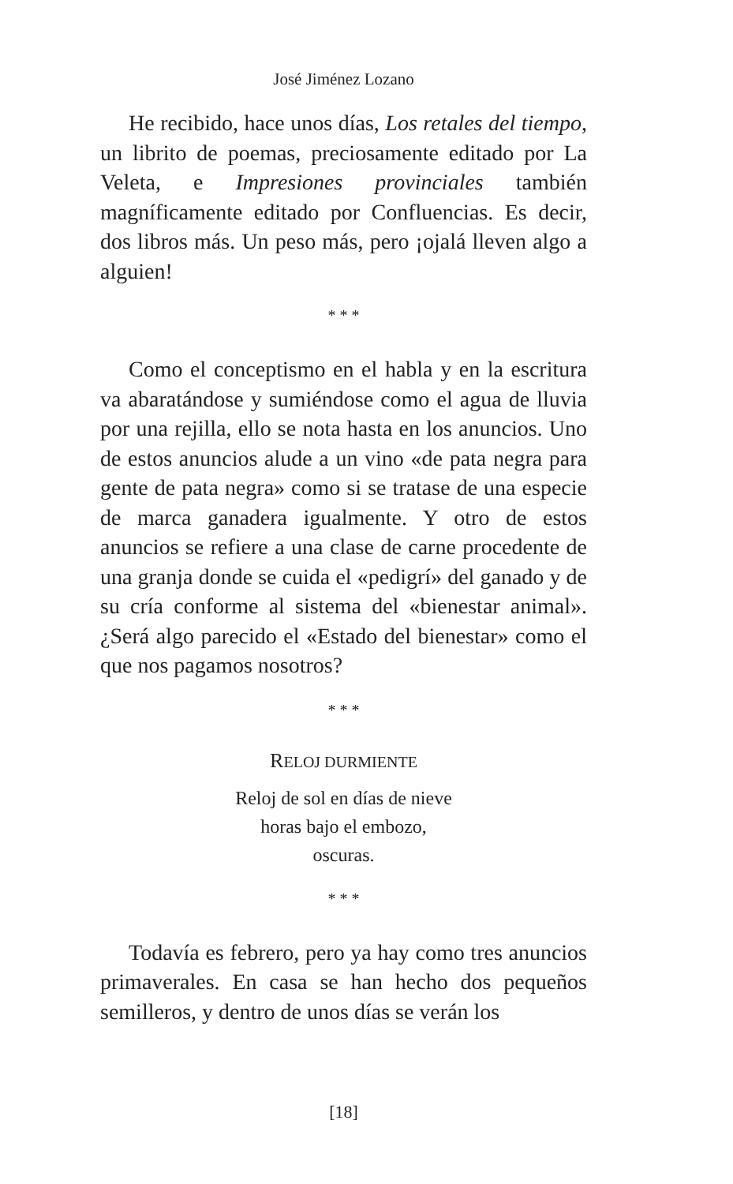José Jiménez Lozano
He recibido, hace unos días, Los retales del tiempo, un librito de poemas, preciosamente editado por La Veleta, e Impresiones provinciales también magníficamente editado por Confluencias. Es decir, dos libros más. Un peso más, pero ¡ojalá lleven algo a alguien!
* * *
Como el conceptismo en el habla y en la escritura va abaratándose y sumiéndose como el agua de lluvia por una rejilla, ello se nota hasta en los anuncios. Uno de estos anuncios alude a un vino «de pata negra para gente de pata negra» como si se tratase de una especie de marca ganadera igualmente. Y otro de estos anuncios se refiere a una clase de carne procedente de una granja donde se cuida el «pedigrí» del ganado y de su cría conforme al sistema del «bienestar animal». ¿Será algo parecido el «Estado del bienestar» como el que nos pagamos nosotros?
* * *
RELOJ DURMIENTE
Reloj de sol en días de nieve
horas bajo el embozo,
oscuras.
* * *
Todavía es febrero, pero ya hay como tres anuncios primaverales. En casa se han hecho dos pequeños semilleros, y dentro de unos días se verán los
[18]